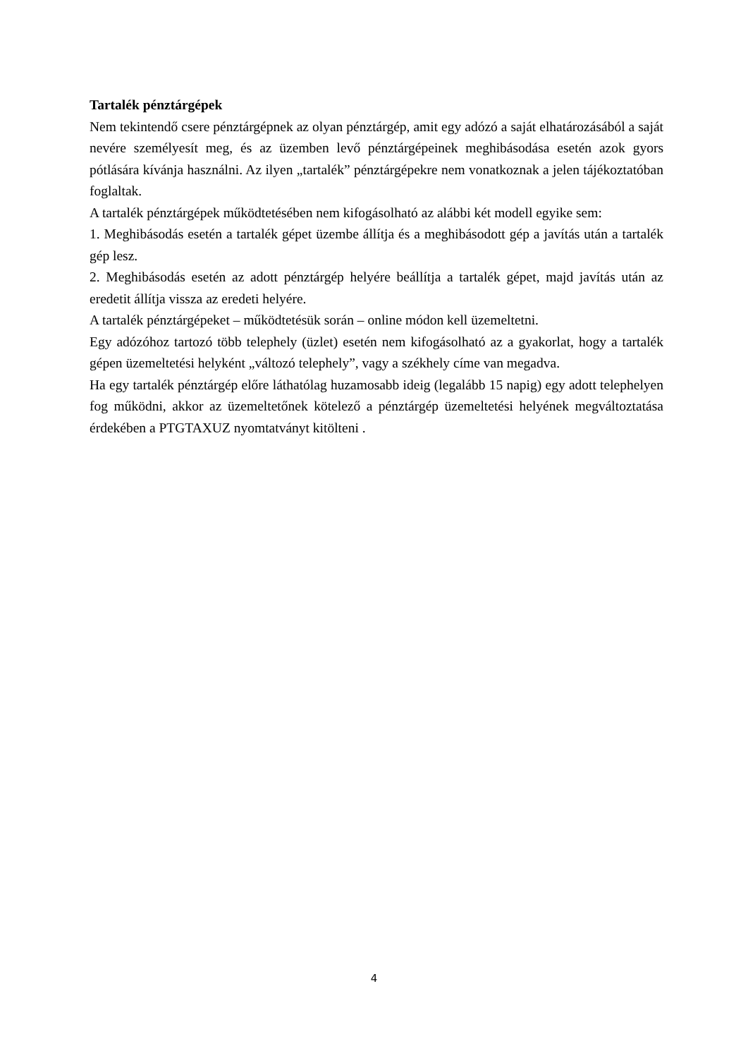Tartalék pénztárgépek
Nem tekintendő csere pénztárgépnek az olyan pénztárgép, amit egy adózó a saját elhatározásából a saját nevére személyesít meg, és az üzemben levő pénztárgépeinek meghibásodása esetén azok gyors pótlására kívánja használni. Az ilyen „tartalék” pénztárgépekre nem vonatkoznak a jelen tájékoztatóban foglaltak.
A tartalék pénztárgépek működtetésében nem kifogásolható az alábbi két modell egyike sem:
1. Meghibásodás esetén a tartalék gépet üzembe állítja és a meghibásodott gép a javítás után a tartalék gép lesz.
2. Meghibásodás esetén az adott pénztárgép helyére beállítja a tartalék gépet, majd javítás után az eredetit állítja vissza az eredeti helyére.
A tartalék pénztárgépeket – működtetésük során – online módon kell üzemeltetni.
Egy adózóhoz tartozó több telephely (üzlet) esetén nem kifogásolható az a gyakorlat, hogy a tartalék gépen üzemeltetési helyként „változó telephely”, vagy a székhely címe van megadva.
Ha egy tartalék pénztárgép előre láthatólag huzamosabb ideig (legalább 15 napig) egy adott telephelyen fog működni, akkor az üzemeltetőnek kötelező a pénztárgép üzemeltetési helyének megváltoztatása érdekében a PTGTAXUZ nyomtatványt kitölteni .
4